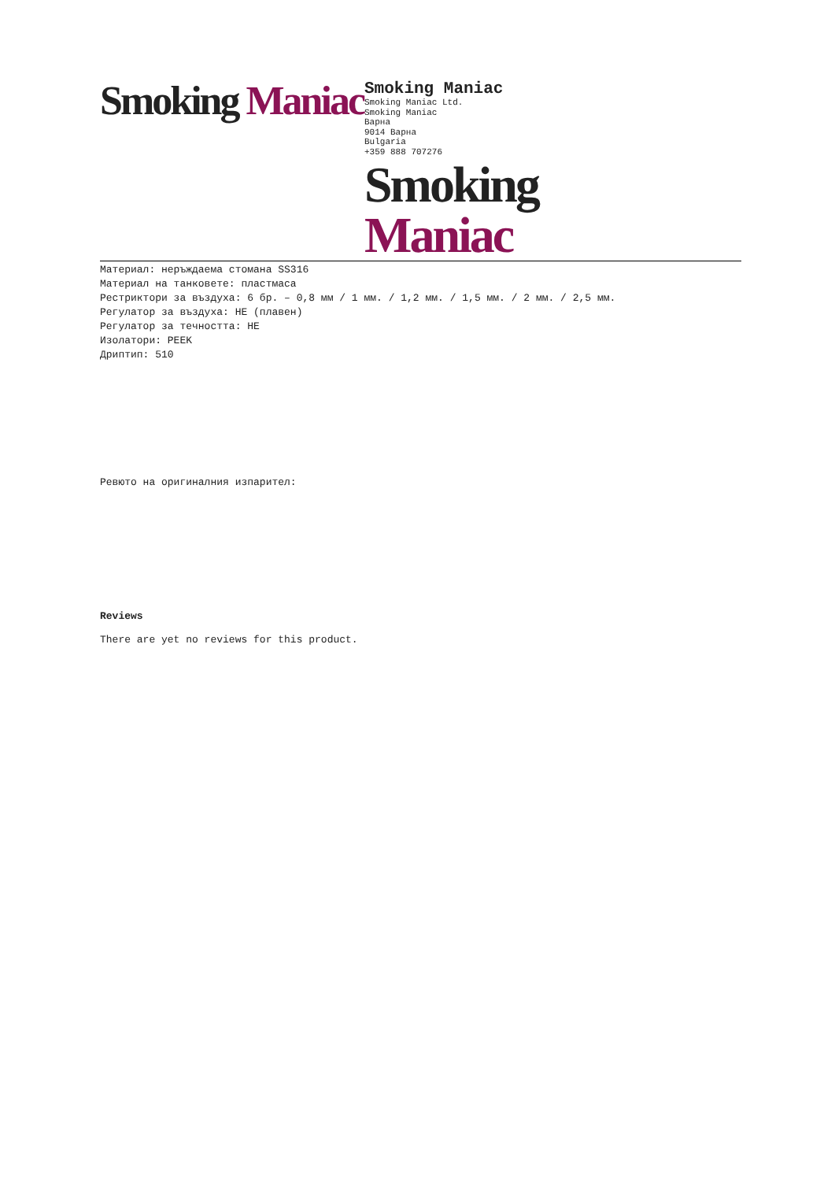Smoking Maniac
Smoking Maniac
Smoking Maniac Ltd.
Smoking Maniac
Варна
9014 Варна
Bulgaria
+359 888 707276
Smoking Maniac
Материал: неръждаема стомана SS316
Материал на танковете: пластмаса
Рестриктори за въздуха: 6 бр. – 0,8 мм / 1 мм. / 1,2 мм. / 1,5 мм. / 2 мм. / 2,5 мм.
Регулатор за въздуха: НЕ (плавен)
Регулатор за течността: НЕ
Изолатори: PEEK
Дриптип: 510
Ревюто на оригиналния изпарител:
Reviews
There are yet no reviews for this product.